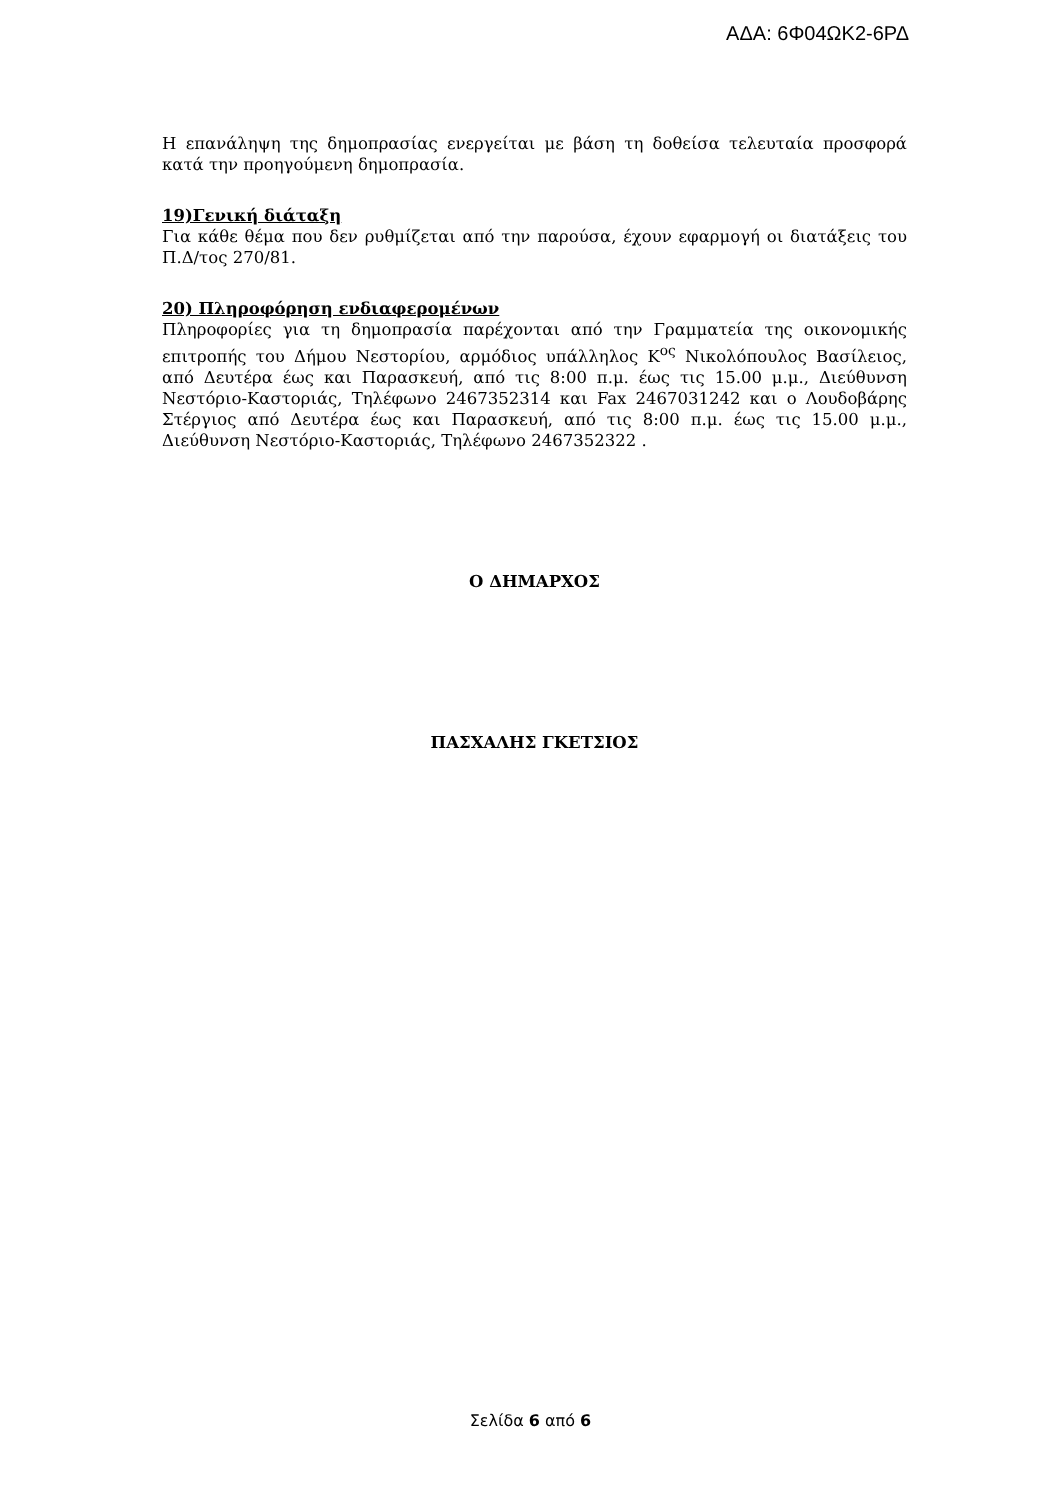ΑΔΑ: 6Φ04ΩΚ2-6ΡΔ
Η επανάληψη της δημοπρασίας ενεργείται με βάση τη δοθείσα τελευταία προσφορά κατά την προηγούμενη δημοπρασία.
19)Γενική διάταξη
Για κάθε θέμα που δεν ρυθμίζεται από την παρούσα, έχουν εφαρμογή οι διατάξεις του Π.Δ/τος 270/81.
20) Πληροφόρηση ενδιαφερομένων
Πληροφορίες για τη δημοπρασία παρέχονται από την Γραμματεία της οικονομικής επιτροπής του Δήμου Νεστορίου, αρμόδιος υπάλληλος Κ<sup>ος</sup> Νικολόπουλος Βασίλειος, από Δευτέρα έως και Παρασκευή, από τις 8:00 π.μ. έως τις 15.00 μ.μ., Διεύθυνση Νεστόριο-Καστοριάς, Τηλέφωνο 2467352314 και Fax 2467031242 και ο Λουδοβάρης Στέργιος από Δευτέρα έως και Παρασκευή, από τις 8:00 π.μ. έως τις 15.00 μ.μ., Διεύθυνση Νεστόριο-Καστοριάς, Τηλέφωνο 2467352322 .
Ο ΔΗΜΑΡΧΟΣ
ΠΑΣΧΑΛΗΣ ΓΚΕΤΣΙΟΣ
Σελίδα 6 από 6